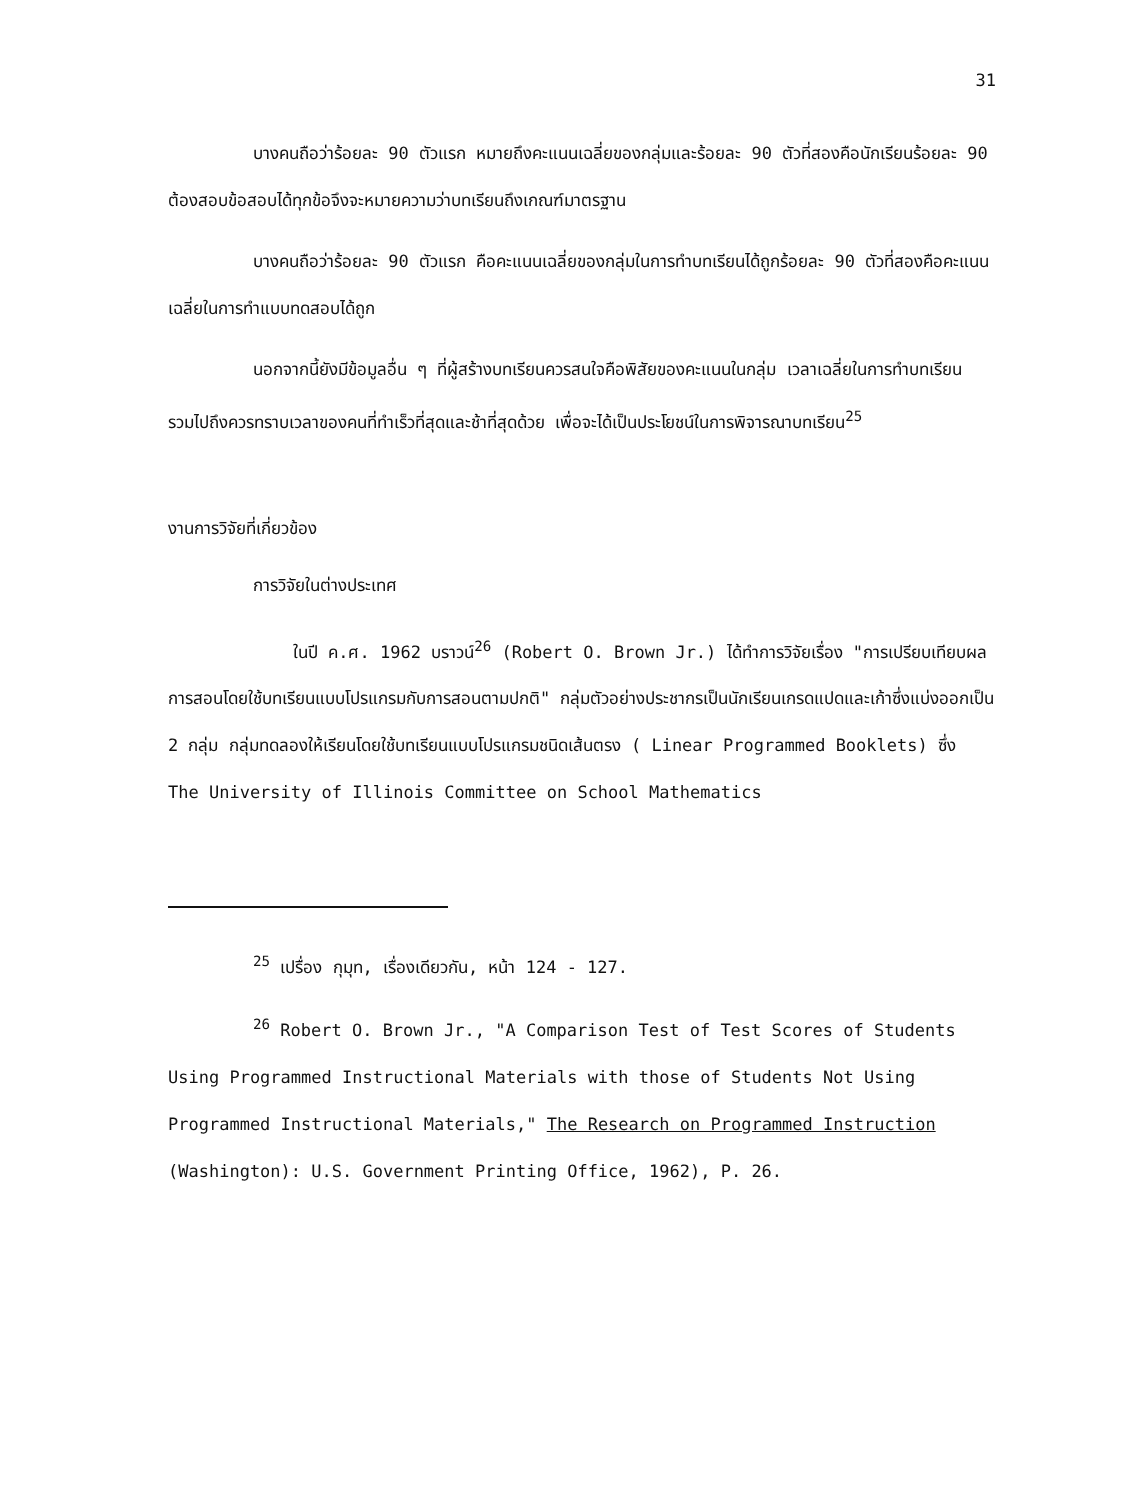31
บางคนถือว่าร้อยละ 90 ตัวแรก หมายถึงคะแนนเฉลี่ยของกลุ่มและร้อยละ 90 ตัวที่สองคือนักเรียนร้อยละ 90 ต้องสอบข้อสอบได้ทุกข้อจึงจะหมายความว่าบทเรียนถึงเกณฑ์มาตรฐาน
บางคนถือว่าร้อยละ 90 ตัวแรก คือคะแนนเฉลี่ยของกลุ่มในการทำบทเรียนได้ถูกร้อยละ 90 ตัวที่สองคือคะแนนเฉลี่ยในการทำแบบทดสอบได้ถูก
นอกจากนี้ยังมีข้อมูลอื่น ๆ ที่ผู้สร้างบทเรียนควรสนใจคือพิสัยของคะแนนในกลุ่ม เวลาเฉลี่ยในการทำบทเรียน รวมไปถึงควรทราบเวลาของคนที่ทำเร็วที่สุดและช้าที่สุดด้วย เพื่อจะได้เป็นประโยชน์ในการพิจารณาบทเรียน<sup>25</sup>
งานการวิจัยที่เกี่ยวข้อง
การวิจัยในต่างประเทศ
ในปี ค.ศ. 1962 บราวน์<sup>26</sup> (Robert O. Brown Jr.) ได้ทำการวิจัยเรื่อง "การเปรียบเทียบผลการสอนโดยใช้บทเรียนแบบโปรแกรมกับการสอนตามปกติ" กลุ่มตัวอย่างประชากรเป็นนักเรียนเกรดแปดและเก้าซึ่งแบ่งออกเป็น 2 กลุ่ม กลุ่มทดลองให้เรียนโดยใช้บทเรียนแบบโปรแกรมชนิดเส้นตรง ( Linear Programmed Booklets) ซึ่ง The University of Illinois Committee on School Mathematics
<sup>25</sup> เปรื่อง กุมุท, เรื่องเดียวกัน, หน้า 124 - 127.
<sup>26</sup> Robert O. Brown Jr., "A Comparison Test of Test Scores of Students Using Programmed Instructional Materials with those of Students Not Using Programmed Instructional Materials," The Research on Programmed Instruction (Washington): U.S. Government Printing Office, 1962), P. 26.